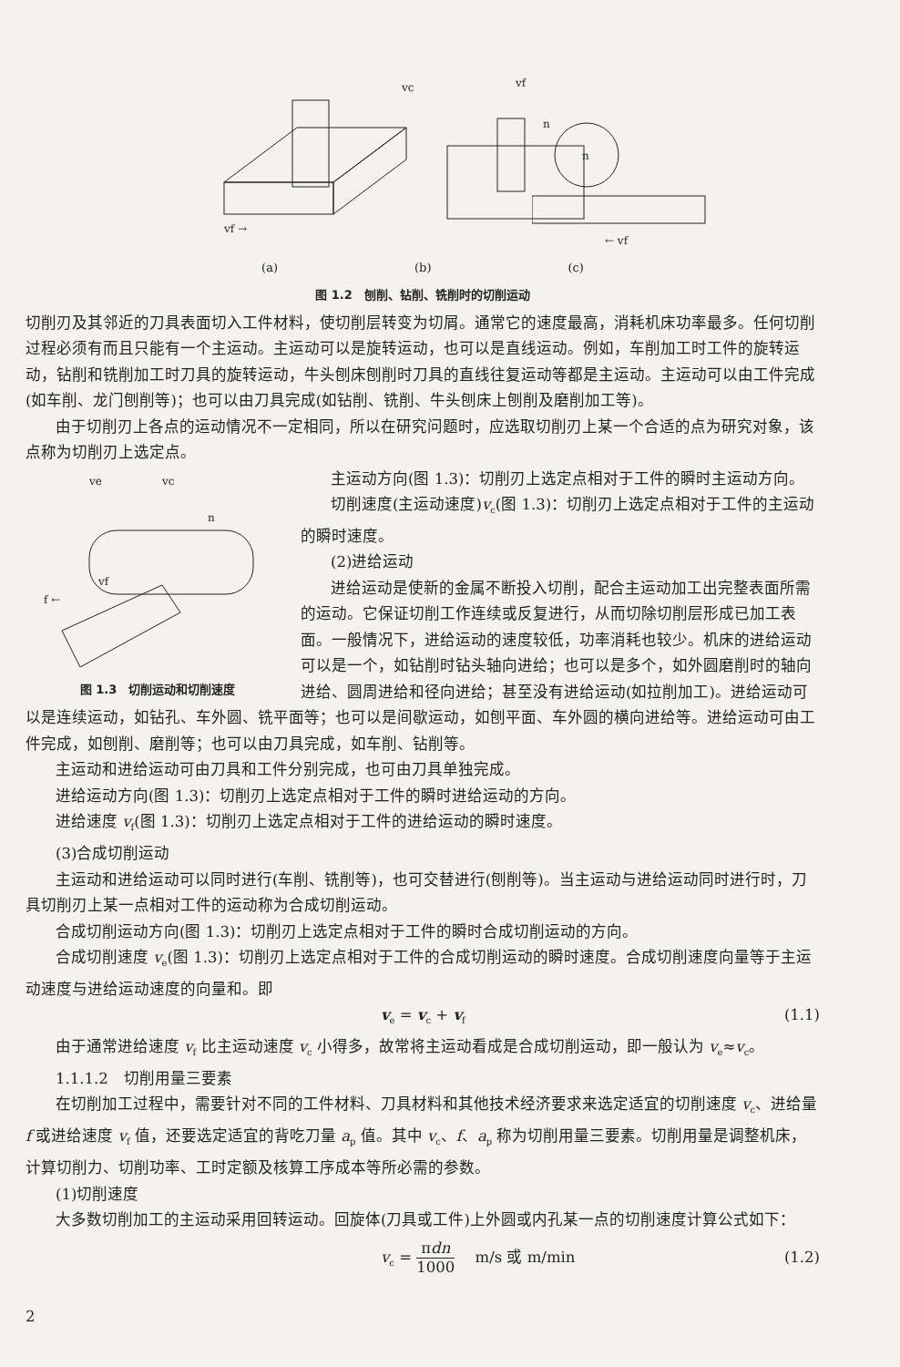vc
vf →
vf
n
n
← vf
(a) (b) (c)
图 1.2　刨削、钻削、铣削时的切削运动
切削刃及其邻近的刀具表面切入工件材料，使切削层转变为切屑。通常它的速度最高，消耗机床功率最多。任何切削过程必须有而且只能有一个主运动。主运动可以是旋转运动，也可以是直线运动。例如，车削加工时工件的旋转运动，钻削和铣削加工时刀具的旋转运动，牛头刨床刨削时刀具的直线往复运动等都是主运动。主运动可以由工件完成(如车削、龙门刨削等)；也可以由刀具完成(如钻削、铣削、牛头刨床上刨削及磨削加工等)。
由于切削刃上各点的运动情况不一定相同，所以在研究问题时，应选取切削刃上某一个合适的点为研究对象，该点称为切削刃上选定点。
ve
vc
n
vf
f ←
图 1.3　切削运动和切削速度
主运动方向(图 1.3)：切削刃上选定点相对于工件的瞬时主运动方向。
切削速度(主运动速度)v<sub>c</sub>(图 1.3)：切削刃上选定点相对于工件的主运动的瞬时速度。
(2)进给运动
进给运动是使新的金属不断投入切削，配合主运动加工出完整表面所需的运动。它保证切削工作连续或反复进行，从而切除切削层形成已加工表面。一般情况下，进给运动的速度较低，功率消耗也较少。机床的进给运动可以是一个，如钻削时钻头轴向进给；也可以是多个，如外圆磨削时的轴向进给、圆周进给和径向进给；甚至没有进给运动(如拉削加工)。进给运动可以是连续运动，如钻孔、车外圆、铣平面等；也可以是间歇运动，如刨平面、车外圆的横向进给等。进给运动可由工件完成，如刨削、磨削等；也可以由刀具完成，如车削、钻削等。
主运动和进给运动可由刀具和工件分别完成，也可由刀具单独完成。
进给运动方向(图 1.3)：切削刃上选定点相对于工件的瞬时进给运动的方向。
进给速度 v<sub>f</sub>(图 1.3)：切削刃上选定点相对于工件的进给运动的瞬时速度。
(3)合成切削运动
主运动和进给运动可以同时进行(车削、铣削等)，也可交替进行(刨削等)。当主运动与进给运动同时进行时，刀具切削刃上某一点相对工件的运动称为合成切削运动。
合成切削运动方向(图 1.3)：切削刃上选定点相对于工件的瞬时合成切削运动的方向。
合成切削速度 v<sub>e</sub>(图 1.3)：切削刃上选定点相对于工件的合成切削运动的瞬时速度。合成切削速度向量等于主运动速度与进给运动速度的向量和。即
v<sub>e</sub> = v<sub>c</sub> + v<sub>f</sub> (1.1)
由于通常进给速度 v<sub>f</sub> 比主运动速度 v<sub>c</sub> 小得多，故常将主运动看成是合成切削运动，即一般认为 v<sub>e</sub>≈v<sub>c</sub>。
1.1.1.2　切削用量三要素
在切削加工过程中，需要针对不同的工件材料、刀具材料和其他技术经济要求来选定适宜的切削速度 v<sub>c</sub>、进给量 f 或进给速度 v<sub>f</sub> 值，还要选定适宜的背吃刀量 a<sub>p</sub> 值。其中 v<sub>c</sub>、f、a<sub>p</sub> 称为切削用量三要素。切削用量是调整机床，计算切削力、切削功率、工时定额及核算工序成本等所必需的参数。
(1)切削速度
大多数切削加工的主运动采用回转运动。回旋体(刀具或工件)上外圆或内孔某一点的切削速度计算公式如下：
v<sub>c</sub> = πdn 1000　 m/s 或 m/min (1.2)
2